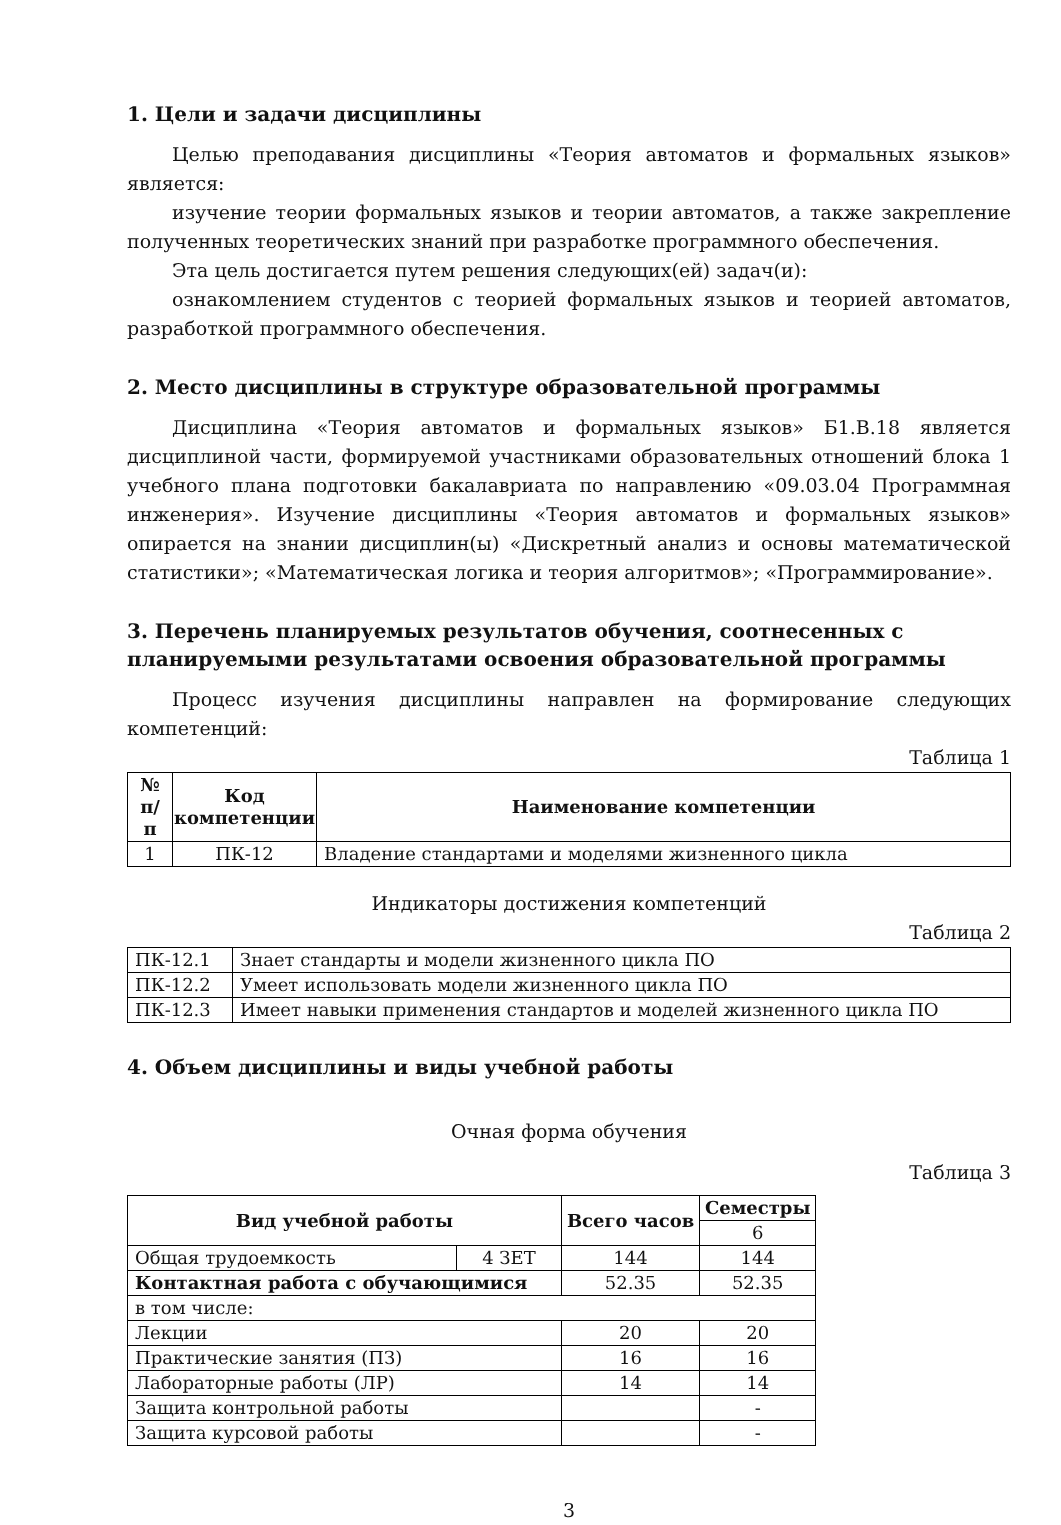1. Цели и задачи дисциплины
Целью преподавания дисциплины «Теория автоматов и формальных языков» является:
изучение теории формальных языков и теории автоматов, а также закрепление полученных теоретических знаний при разработке программного обеспечения.
Эта цель достигается путем решения следующих(ей) задач(и):
ознакомлением студентов с теорией формальных языков и теорией автоматов, разработкой программного обеспечения.
2. Место дисциплины в структуре образовательной программы
Дисциплина «Теория автоматов и формальных языков» Б1.В.18 является дисциплиной части, формируемой участниками образовательных отношений блока 1 учебного плана подготовки бакалавриата по направлению «09.03.04 Программная инженерия». Изучение дисциплины «Теория автоматов и формальных языков» опирается на знании дисциплин(ы) «Дискретный анализ и основы математической статистики»; «Математическая логика и теория алгоритмов»; «Программирование».
3. Перечень планируемых результатов обучения, соотнесенных с планируемыми результатами освоения образовательной программы
Процесс изучения дисциплины направлен на формирование следующих компетенций:
Таблица 1
| № п/п | Код компетенции | Наименование компетенции |
| --- | --- | --- |
| 1 | ПК-12 | Владение стандартами и моделями жизненного цикла |
Индикаторы достижения компетенций
Таблица 2
| ПК-12.1 | Знает стандарты и модели жизненного цикла ПО |
| ПК-12.2 | Умеет использовать модели жизненного цикла ПО |
| ПК-12.3 | Имеет навыки применения стандартов и моделей жизненного цикла ПО |
4. Объем дисциплины и виды учебной работы
Очная форма обучения
Таблица 3
| Вид учебной работы | | Всего часов | Семестры |
| --- | --- | --- | --- |
| | | | 6 |
| Общая трудоемкость | 4 ЗЕТ | 144 | 144 |
| Контактная работа с обучающимися | | 52.35 | 52.35 |
| в том числе: | | | |
| Лекции | | 20 | 20 |
| Практические занятия (ПЗ) | | 16 | 16 |
| Лабораторные работы (ЛР) | | 14 | 14 |
| Защита контрольной работы | | | - |
| Защита курсовой работы | | | - |
3